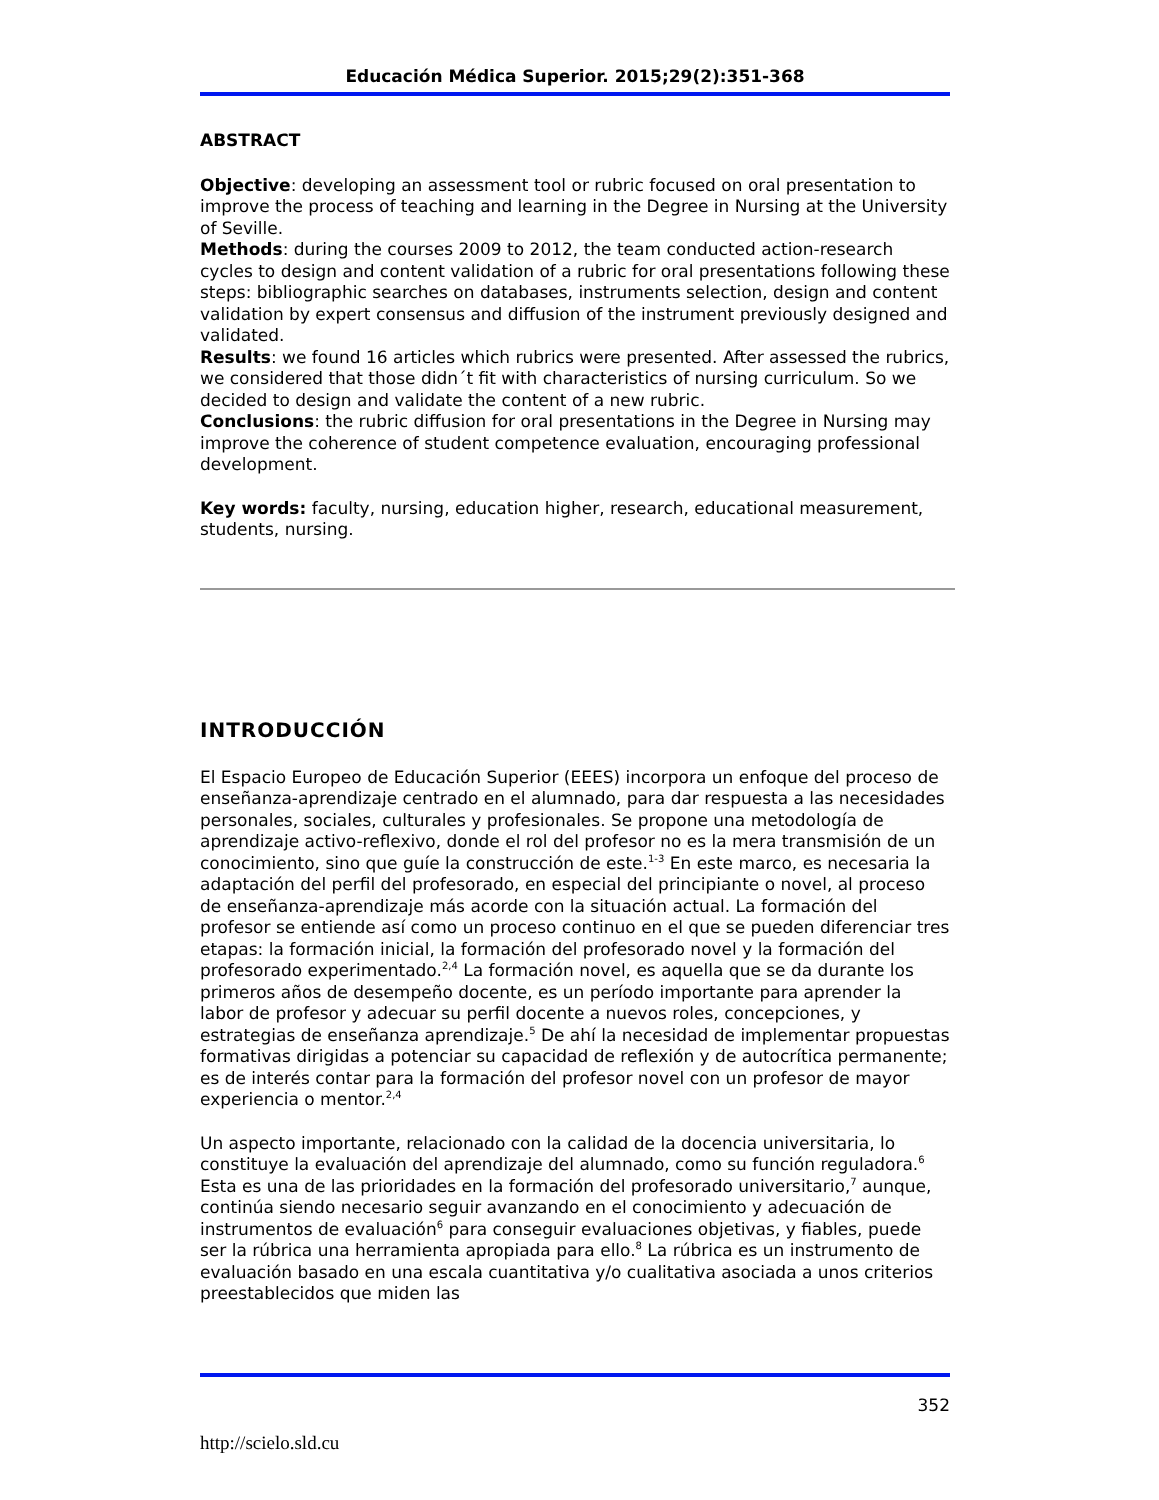Educación Médica Superior. 2015;29(2):351-368
ABSTRACT
Objective: developing an assessment tool or rubric focused on oral presentation to improve the process of teaching and learning in the Degree in Nursing at the University of Seville.
Methods: during the courses 2009 to 2012, the team conducted action-research cycles to design and content validation of a rubric for oral presentations following these steps: bibliographic searches on databases, instruments selection, design and content validation by expert consensus and diffusion of the instrument previously designed and validated.
Results: we found 16 articles which rubrics were presented. After assessed the rubrics, we considered that those didn´t fit with characteristics of nursing curriculum. So we decided to design and validate the content of a new rubric.
Conclusions: the rubric diffusion for oral presentations in the Degree in Nursing may improve the coherence of student competence evaluation, encouraging professional development.
Key words: faculty, nursing, education higher, research, educational measurement, students, nursing.
INTRODUCCIÓN
El Espacio Europeo de Educación Superior (EEES) incorpora un enfoque del proceso de enseñanza-aprendizaje centrado en el alumnado, para dar respuesta a las necesidades personales, sociales, culturales y profesionales. Se propone una metodología de aprendizaje activo-reflexivo, donde el rol del profesor no es la mera transmisión de un conocimiento, sino que guíe la construcción de este.<sup>1-3</sup> En este marco, es necesaria la adaptación del perfil del profesorado, en especial del principiante o novel, al proceso de enseñanza-aprendizaje más acorde con la situación actual. La formación del profesor se entiende así como un proceso continuo en el que se pueden diferenciar tres etapas: la formación inicial, la formación del profesorado novel y la formación del profesorado experimentado.<sup>2,4</sup> La formación novel, es aquella que se da durante los primeros años de desempeño docente, es un período importante para aprender la labor de profesor y adecuar su perfil docente a nuevos roles, concepciones, y estrategias de enseñanza aprendizaje.<sup>5</sup> De ahí la necesidad de implementar propuestas formativas dirigidas a potenciar su capacidad de reflexión y de autocrítica permanente; es de interés contar para la formación del profesor novel con un profesor de mayor experiencia o mentor.<sup>2,4</sup>
Un aspecto importante, relacionado con la calidad de la docencia universitaria, lo constituye la evaluación del aprendizaje del alumnado, como su función reguladora.<sup>6</sup> Esta es una de las prioridades en la formación del profesorado universitario,<sup>7</sup> aunque, continúa siendo necesario seguir avanzando en el conocimiento y adecuación de instrumentos de evaluación<sup>6</sup> para conseguir evaluaciones objetivas, y fiables, puede ser la rúbrica una herramienta apropiada para ello.<sup>8</sup> La rúbrica es un instrumento de evaluación basado en una escala cuantitativa y/o cualitativa asociada a unos criterios preestablecidos que miden las
352
http://scielo.sld.cu